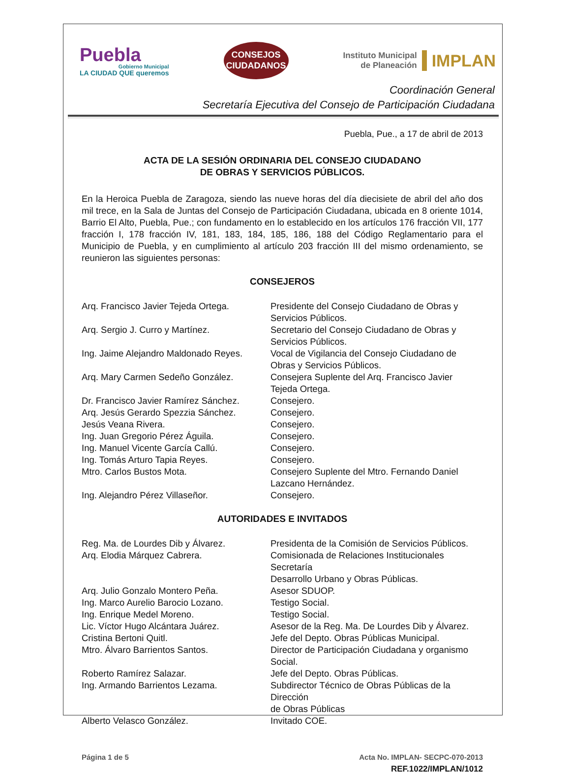Puebla
Gobierno Municipal
LA CIUDAD QUE queremos
CONSEJOS
CIUDADANOS
Instituto Municipal
de Planeación
IMPLAN
Coordinación General
Secretaría Ejecutiva del Consejo de Participación Ciudadana
Puebla, Pue., a 17 de abril de 2013
ACTA DE LA SESIÓN ORDINARIA DEL CONSEJO CIUDADANO
DE OBRAS Y SERVICIOS PÚBLICOS.
En la Heroica Puebla de Zaragoza, siendo las nueve horas del día diecisiete de abril del año dos mil trece, en la Sala de Juntas del Consejo de Participación Ciudadana, ubicada en 8 oriente 1014, Barrio El Alto, Puebla, Pue.; con fundamento en lo establecido en los artículos 176 fracción VII, 177 fracción I, 178 fracción IV, 181, 183, 184, 185, 186, 188 del Código Reglamentario para el Municipio de Puebla, y en cumplimiento al artículo 203 fracción III del mismo ordenamiento, se reunieron las siguientes personas:
CONSEJEROS
Arq. Francisco Javier Tejeda Ortega.
Presidente del Consejo Ciudadano de Obras y
Servicios Públicos.
Arq. Sergio J. Curro y Martínez. Secretario del Consejo Ciudadano de Obras y
Servicios Públicos.
Ing. Jaime Alejandro Maldonado Reyes.
Vocal de Vigilancia del Consejo Ciudadano de
Obras y Servicios Públicos.
Arq. Mary Carmen Sedeño González. Consejera Suplente del Arq. Francisco Javier
Tejeda Ortega.
Dr. Francisco Javier Ramírez Sánchez.
Consejero.
Arq. Jesús Gerardo Spezzia Sánchez.
Consejero.
Jesús Veana Rivera. Consejero.
Ing. Juan Gregorio Pérez Águila. Consejero.
Ing. Manuel Vicente García Callú. Consejero.
Ing. Tomás Arturo Tapia Reyes. Consejero.
Mtro. Carlos Bustos Mota. Consejero Suplente del Mtro. Fernando Daniel
Lazcano Hernández.
Ing. Alejandro Pérez Villaseñor. Consejero.
AUTORIDADES E INVITADOS
Reg. Ma. de Lourdes Dib y Álvarez. Presidenta de la Comisión de Servicios Públicos.
Arq. Elodia Márquez Cabrera. Comisionada de Relaciones Institucionales Secretaría
Desarrollo Urbano y Obras Públicas.
Arq. Julio Gonzalo Montero Peña. Asesor SDUOP.
Ing. Marco Aurelio Barocio Lozano. Testigo Social.
Ing. Enrique Medel Moreno. Testigo Social.
Lic. Víctor Hugo Alcántara Juárez. Asesor de la Reg. Ma. De Lourdes Dib y Álvarez.
Cristina Bertoni Quitl. Jefe del Depto. Obras Públicas Municipal.
Mtro. Álvaro Barrientos Santos. Director de Participación Ciudadana y organismo
Social.
Roberto Ramírez Salazar. Jefe del Depto. Obras Públicas.
Ing. Armando Barrientos Lezama. Subdirector Técnico de Obras Públicas de la Dirección
de Obras Públicas
Alberto Velasco González. Invitado COE.
Página 1 de 5 Acta No. IMPLAN- SECPC-070-2013
REF.1022/IMPLAN/1012